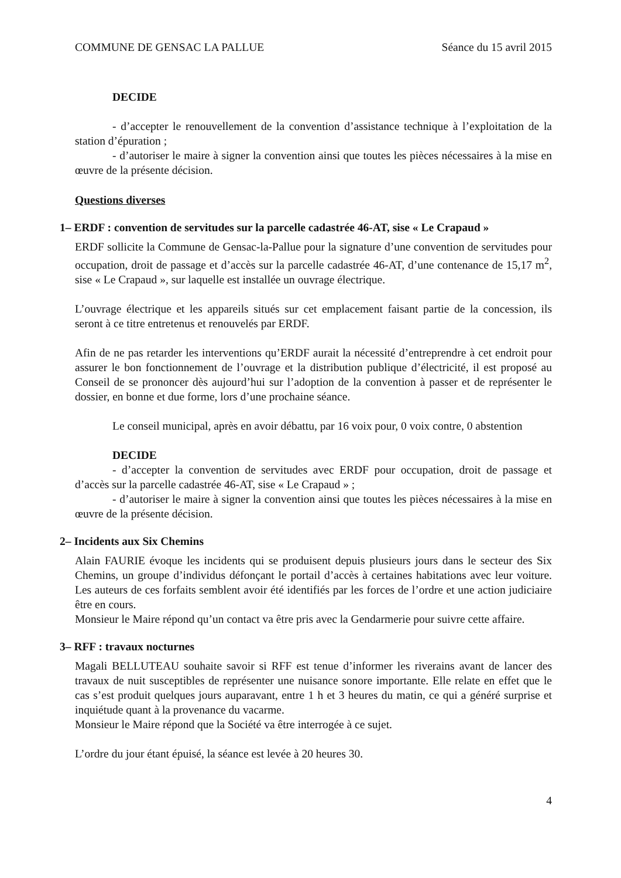COMMUNE DE GENSAC LA PALLUE Séance du 15 avril 2015
DECIDE
- d’accepter le renouvellement de la convention d’assistance technique à l’exploitation de la station d’épuration ;
- d’autoriser le maire à signer la convention ainsi que toutes les pièces nécessaires à la mise en œuvre de la présente décision.
Questions diverses
1– ERDF : convention de servitudes sur la parcelle cadastrée 46-AT, sise « Le Crapaud »
ERDF sollicite la Commune de Gensac-la-Pallue pour la signature d’une convention de servitudes pour occupation, droit de passage et d’accès sur la parcelle cadastrée 46-AT, d’une contenance de 15,17 m<sup>2</sup>, sise « Le Crapaud », sur laquelle est installée un ouvrage électrique.
L’ouvrage électrique et les appareils situés sur cet emplacement faisant partie de la concession, ils seront à ce titre entretenus et renouvelés par ERDF.
Afin de ne pas retarder les interventions qu’ERDF aurait la nécessité d’entreprendre à cet endroit pour assurer le bon fonctionnement de l’ouvrage et la distribution publique d’électricité, il est proposé au Conseil de se prononcer dès aujourd’hui sur l’adoption de la convention à passer et de représenter le dossier, en bonne et due forme, lors d’une prochaine séance.
Le conseil municipal, après en avoir débattu, par 16 voix pour, 0 voix contre, 0 abstention
DECIDE
- d’accepter la convention de servitudes avec ERDF pour occupation, droit de passage et d’accès sur la parcelle cadastrée 46-AT, sise « Le Crapaud » ;
- d’autoriser le maire à signer la convention ainsi que toutes les pièces nécessaires à la mise en œuvre de la présente décision.
2– Incidents aux Six Chemins
Alain FAURIE évoque les incidents qui se produisent depuis plusieurs jours dans le secteur des Six Chemins, un groupe d’individus défonçant le portail d’accès à certaines habitations avec leur voiture. Les auteurs de ces forfaits semblent avoir été identifiés par les forces de l’ordre et une action judiciaire être en cours.
Monsieur le Maire répond qu’un contact va être pris avec la Gendarmerie pour suivre cette affaire.
3– RFF : travaux nocturnes
Magali BELLUTEAU souhaite savoir si RFF est tenue d’informer les riverains avant de lancer des travaux de nuit susceptibles de représenter une nuisance sonore importante. Elle relate en effet que le cas s’est produit quelques jours auparavant, entre 1 h et 3 heures du matin, ce qui a généré surprise et inquiétude quant à la provenance du vacarme.
Monsieur le Maire répond que la Société va être interrogée à ce sujet.
L’ordre du jour étant épuisé, la séance est levée à 20 heures 30.
4